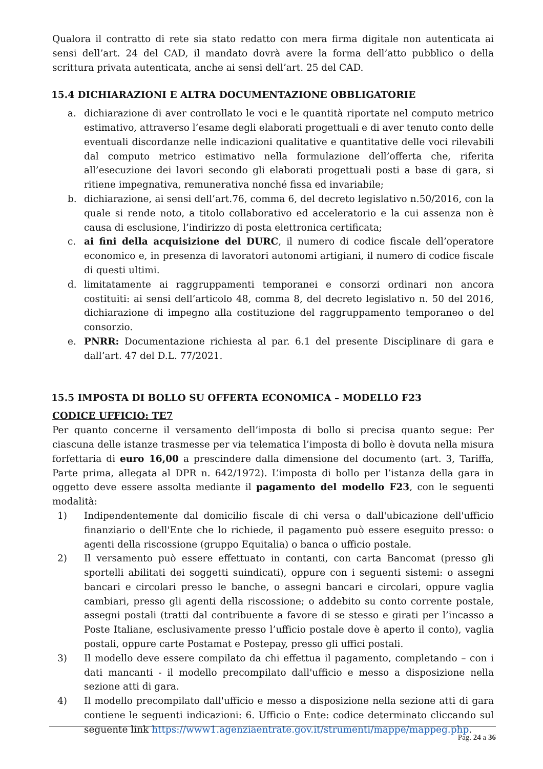Qualora il contratto di rete sia stato redatto con mera firma digitale non autenticata ai sensi dell’art. 24 del CAD, il mandato dovrà avere la forma dell’atto pubblico o della scrittura privata autenticata, anche ai sensi dell’art. 25 del CAD.
15.4 DICHIARAZIONI E ALTRA DOCUMENTAZIONE OBBLIGATORIE
a. dichiarazione di aver controllato le voci e le quantità riportate nel computo metrico estimativo, attraverso l’esame degli elaborati progettuali e di aver tenuto conto delle eventuali discordanze nelle indicazioni qualitative e quantitative delle voci rilevabili dal computo metrico estimativo nella formulazione dell’offerta che, riferita all’esecuzione dei lavori secondo gli elaborati progettuali posti a base di gara, si ritiene impegnativa, remunerativa nonché fissa ed invariabile;
b. dichiarazione, ai sensi dell’art.76, comma 6, del decreto legislativo n.50/2016, con la quale si rende noto, a titolo collaborativo ed acceleratorio e la cui assenza non è causa di esclusione, l’indirizzo di posta elettronica certificata;
c. ai fini della acquisizione del DURC, il numero di codice fiscale dell’operatore economico e, in presenza di lavoratori autonomi artigiani, il numero di codice fiscale di questi ultimi.
d. limitatamente ai raggruppamenti temporanei e consorzi ordinari non ancora costituiti: ai sensi dell’articolo 48, comma 8, del decreto legislativo n. 50 del 2016, dichiarazione di impegno alla costituzione del raggruppamento temporaneo o del consorzio.
e. PNRR: Documentazione richiesta al par. 6.1 del presente Disciplinare di gara e dall’art. 47 del D.L. 77/2021.
15.5 IMPOSTA DI BOLLO SU OFFERTA ECONOMICA – MODELLO F23
CODICE UFFICIO: TE7
Per quanto concerne il versamento dell’imposta di bollo si precisa quanto segue: Per ciascuna delle istanze trasmesse per via telematica l’imposta di bollo è dovuta nella misura forfettaria di euro 16,00 a prescindere dalla dimensione del documento (art. 3, Tariffa, Parte prima, allegata al DPR n. 642/1972). L’imposta di bollo per l’istanza della gara in oggetto deve essere assolta mediante il pagamento del modello F23, con le seguenti modalità:
1) Indipendentemente dal domicilio fiscale di chi versa o dall'ubicazione dell'ufficio finanziario o dell'Ente che lo richiede, il pagamento può essere eseguito presso: o agenti della riscossione (gruppo Equitalia) o banca o ufficio postale.
2) Il versamento può essere effettuato in contanti, con carta Bancomat (presso gli sportelli abilitati dei soggetti suindicati), oppure con i seguenti sistemi: o assegni bancari e circolari presso le banche, o assegni bancari e circolari, oppure vaglia cambiari, presso gli agenti della riscossione; o addebito su conto corrente postale, assegni postali (tratti dal contribuente a favore di se stesso e girati per l’incasso a Poste Italiane, esclusivamente presso l’ufficio postale dove è aperto il conto), vaglia postali, oppure carte Postamat e Postepay, presso gli uffici postali.
3) Il modello deve essere compilato da chi effettua il pagamento, completando – con i dati mancanti - il modello precompilato dall'ufficio e messo a disposizione nella sezione atti di gara.
4) Il modello precompilato dall'ufficio e messo a disposizione nella sezione atti di gara contiene le seguenti indicazioni: 6. Ufficio o Ente: codice determinato cliccando sul seguente link https://www1.agenziaentrate.gov.it/strumenti/mappe/mappeg.php.
Pag. 24 a 36